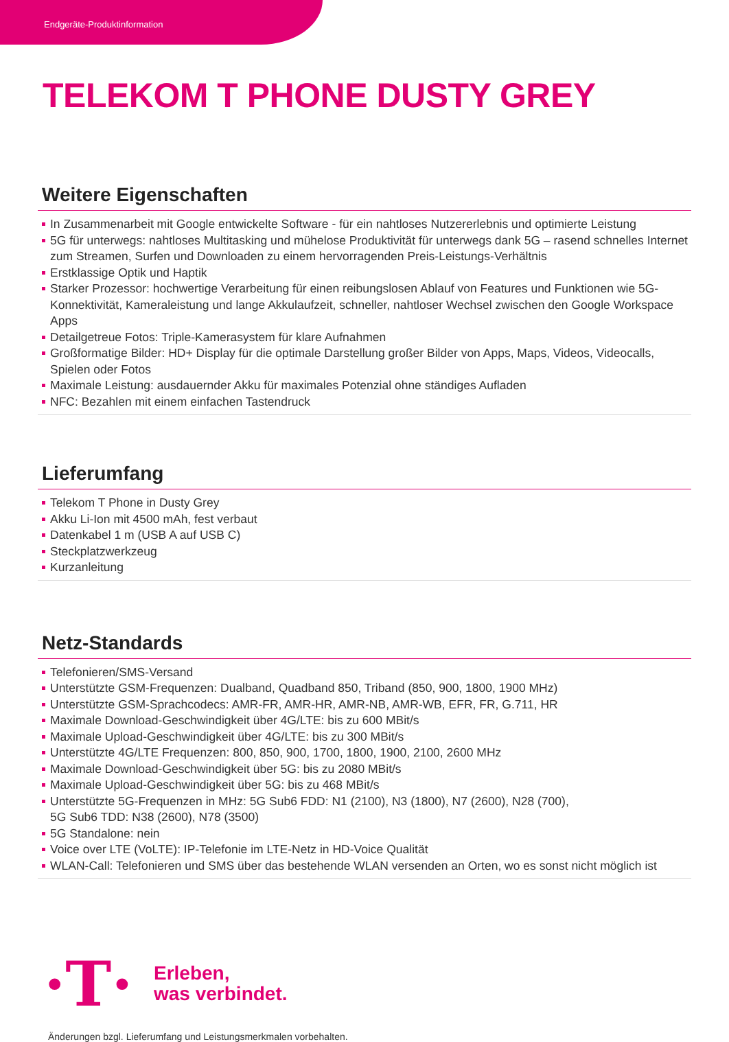Endgeräte-Produktinformation
TELEKOM T PHONE DUSTY GREY
Weitere Eigenschaften
In Zusammenarbeit mit Google entwickelte Software - für ein nahtloses Nutzererlebnis und optimierte Leistung
5G für unterwegs: nahtloses Multitasking und mühelose Produktivität für unterwegs dank 5G – rasend schnelles Internet zum Streamen, Surfen und Downloaden zu einem hervorragenden Preis-Leistungs-Verhältnis
Erstklassige Optik und Haptik
Starker Prozessor: hochwertige Verarbeitung für einen reibungslosen Ablauf von Features und Funktionen wie 5G-Konnektivität, Kameraleistung und lange Akkulaufzeit, schneller, nahtloser Wechsel zwischen den Google Workspace Apps
Detailgetreue Fotos: Triple-Kamerasystem für klare Aufnahmen
Großformatige Bilder: HD+ Display für die optimale Darstellung großer Bilder von Apps, Maps, Videos, Videocalls, Spielen oder Fotos
Maximale Leistung: ausdauernder Akku für maximales Potenzial ohne ständiges Aufladen
NFC: Bezahlen mit einem einfachen Tastendruck
Lieferumfang
Telekom T Phone in Dusty Grey
Akku Li-Ion mit 4500 mAh, fest verbaut
Datenkabel 1 m (USB A auf USB C)
Steckplatzwerkzeug
Kurzanleitung
Netz-Standards
Telefonieren/SMS-Versand
Unterstützte GSM-Frequenzen: Dualband, Quadband 850, Triband (850, 900, 1800, 1900 MHz)
Unterstützte GSM-Sprachcodecs: AMR-FR, AMR-HR, AMR-NB, AMR-WB, EFR, FR, G.711, HR
Maximale Download-Geschwindigkeit über 4G/LTE: bis zu 600 MBit/s
Maximale Upload-Geschwindigkeit über 4G/LTE: bis zu 300 MBit/s
Unterstützte 4G/LTE Frequenzen: 800, 850, 900, 1700, 1800, 1900, 2100, 2600 MHz
Maximale Download-Geschwindigkeit über 5G: bis zu 2080 MBit/s
Maximale Upload-Geschwindigkeit über 5G: bis zu 468 MBit/s
Unterstützte 5G-Frequenzen in MHz: 5G Sub6 FDD: N1 (2100), N3 (1800), N7 (2600), N28 (700),
5G Sub6 TDD: N38 (2600), N78 (3500)
5G Standalone: nein
Voice over LTE (VoLTE): IP-Telefonie im LTE-Netz in HD-Voice Qualität
WLAN-Call: Telefonieren und SMS über das bestehende WLAN versenden an Orten, wo es sonst nicht möglich ist
·T·
Erleben,
was verbindet.
Änderungen bzgl. Lieferumfang und Leistungsmerkmalen vorbehalten.